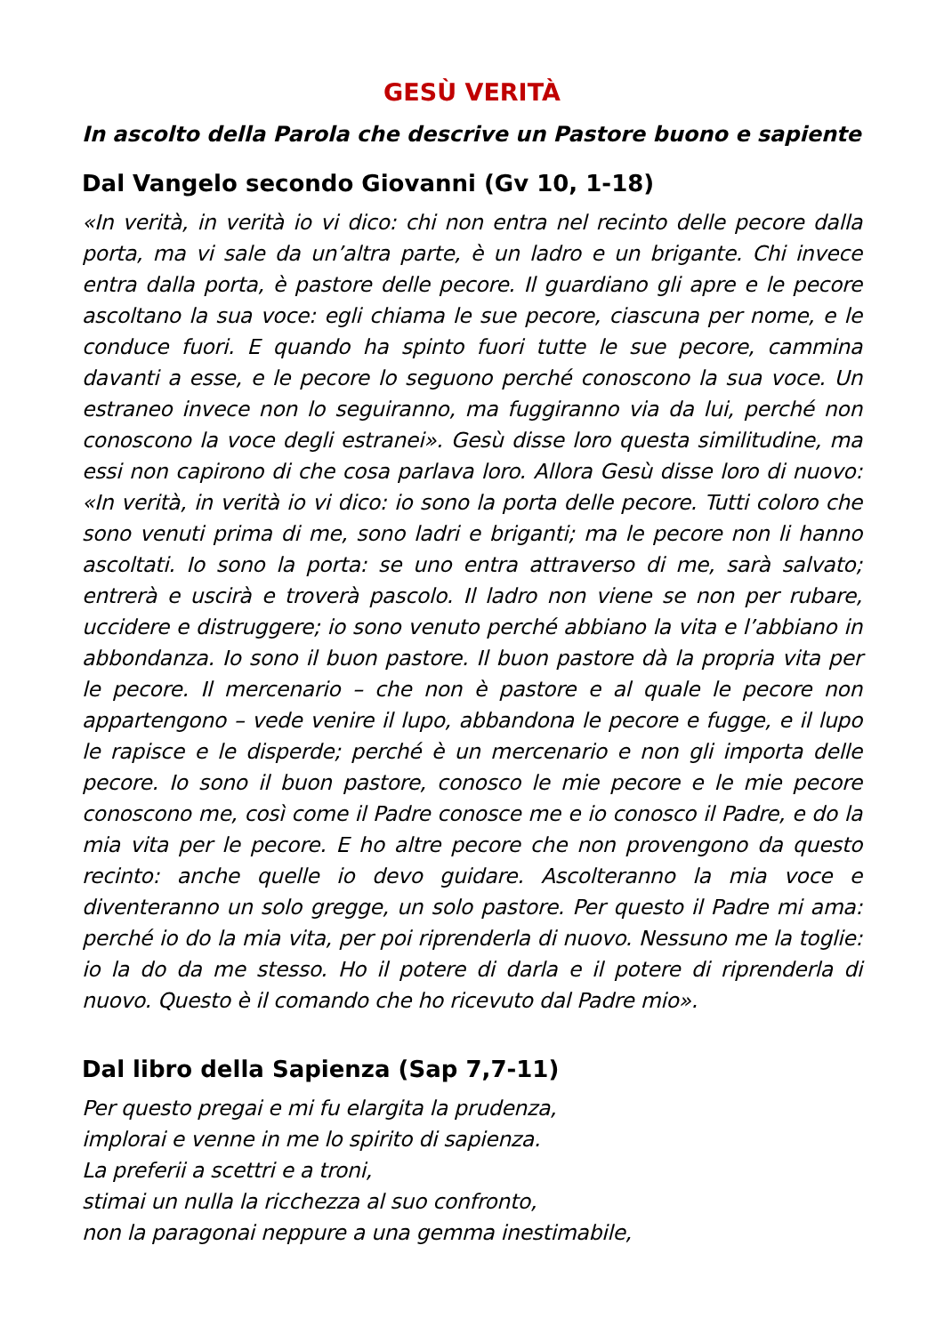GESÙ VERITÀ
In ascolto della Parola che descrive un Pastore buono e sapiente
Dal Vangelo secondo Giovanni (Gv 10, 1-18)
«In verità, in verità io vi dico: chi non entra nel recinto delle pecore dalla porta, ma vi sale da un’altra parte, è un ladro e un brigante. Chi invece entra dalla porta, è pastore delle pecore. Il guardiano gli apre e le pecore ascoltano la sua voce: egli chiama le sue pecore, ciascuna per nome, e le conduce fuori. E quando ha spinto fuori tutte le sue pecore, cammina davanti a esse, e le pecore lo seguono perché conoscono la sua voce. Un estraneo invece non lo seguiranno, ma fuggiranno via da lui, perché non conoscono la voce degli estranei». Gesù disse loro questa similitudine, ma essi non capirono di che cosa parlava loro. Allora Gesù disse loro di nuovo: «In verità, in verità io vi dico: io sono la porta delle pecore. Tutti coloro che sono venuti prima di me, sono ladri e briganti; ma le pecore non li hanno ascoltati. Io sono la porta: se uno entra attraverso di me, sarà salvato; entrerà e uscirà e troverà pascolo. Il ladro non viene se non per rubare, uccidere e distruggere; io sono venuto perché abbiano la vita e l’abbiano in abbondanza. Io sono il buon pastore. Il buon pastore dà la propria vita per le pecore. Il mercenario – che non è pastore e al quale le pecore non appartengono – vede venire il lupo, abbandona le pecore e fugge, e il lupo le rapisce e le disperde; perché è un mercenario e non gli importa delle pecore. Io sono il buon pastore, conosco le mie pecore e le mie pecore conoscono me, così come il Padre conosce me e io conosco il Padre, e do la mia vita per le pecore. E ho altre pecore che non provengono da questo recinto: anche quelle io devo guidare. Ascolteranno la mia voce e diventeranno un solo gregge, un solo pastore. Per questo il Padre mi ama: perché io do la mia vita, per poi riprenderla di nuovo. Nessuno me la toglie: io la do da me stesso. Ho il potere di darla e il potere di riprenderla di nuovo. Questo è il comando che ho ricevuto dal Padre mio».
Dal libro della Sapienza (Sap 7,7-11)
Per questo pregai e mi fu elargita la prudenza,
implorai e venne in me lo spirito di sapienza.
La preferii a scettri e a troni,
stimai un nulla la ricchezza al suo confronto,
non la paragonai neppure a una gemma inestimabile,